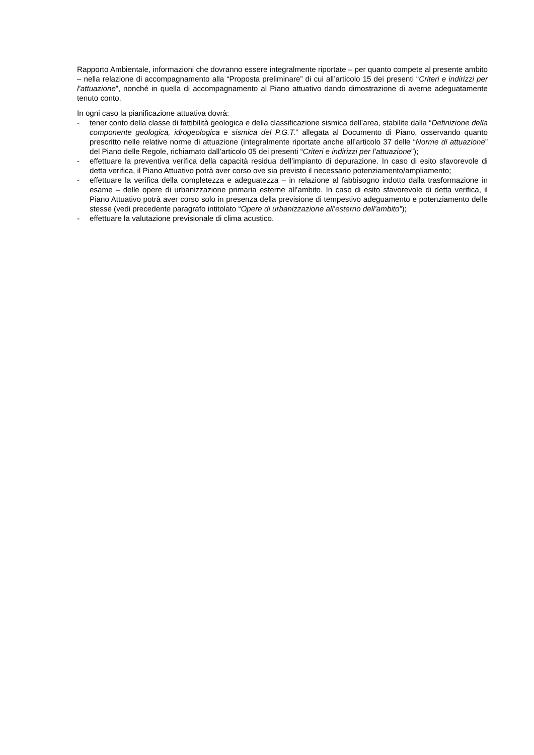Rapporto Ambientale, informazioni che dovranno essere integralmente riportate – per quanto compete al presente ambito – nella relazione di accompagnamento alla “Proposta preliminare” di cui all’articolo 15 dei presenti “Criteri e indirizzi per l’attuazione”, nonché in quella di accompagnamento al Piano attuativo dando dimostrazione di averne adeguatamente tenuto conto.
In ogni caso la pianificazione attuativa dovrà:
- tener conto della classe di fattibilità geologica e della classificazione sismica dell’area, stabilite dalla “Definizione della componente geologica, idrogeologica e sismica del P.G.T.” allegata al Documento di Piano, osservando quanto prescritto nelle relative norme di attuazione (integralmente riportate anche all’articolo 37 delle “Norme di attuazione” del Piano delle Regole, richiamato dall’articolo 05 dei presenti “Criteri e indirizzi per l’attuazione”);
- effettuare la preventiva verifica della capacità residua dell’impianto di depurazione. In caso di esito sfavorevole di detta verifica, il Piano Attuativo potrà aver corso ove sia previsto il necessario potenziamento/ampliamento;
- effettuare la verifica della completezza e adeguatezza – in relazione al fabbisogno indotto dalla trasformazione in esame – delle opere di urbanizzazione primaria esterne all’ambito. In caso di esito sfavorevole di detta verifica, il Piano Attuativo potrà aver corso solo in presenza della previsione di tempestivo adeguamento e potenziamento delle stesse (vedi precedente paragrafo intitolato “Opere di urbanizzazione all’esterno dell’ambito”);
- effettuare la valutazione previsionale di clima acustico.